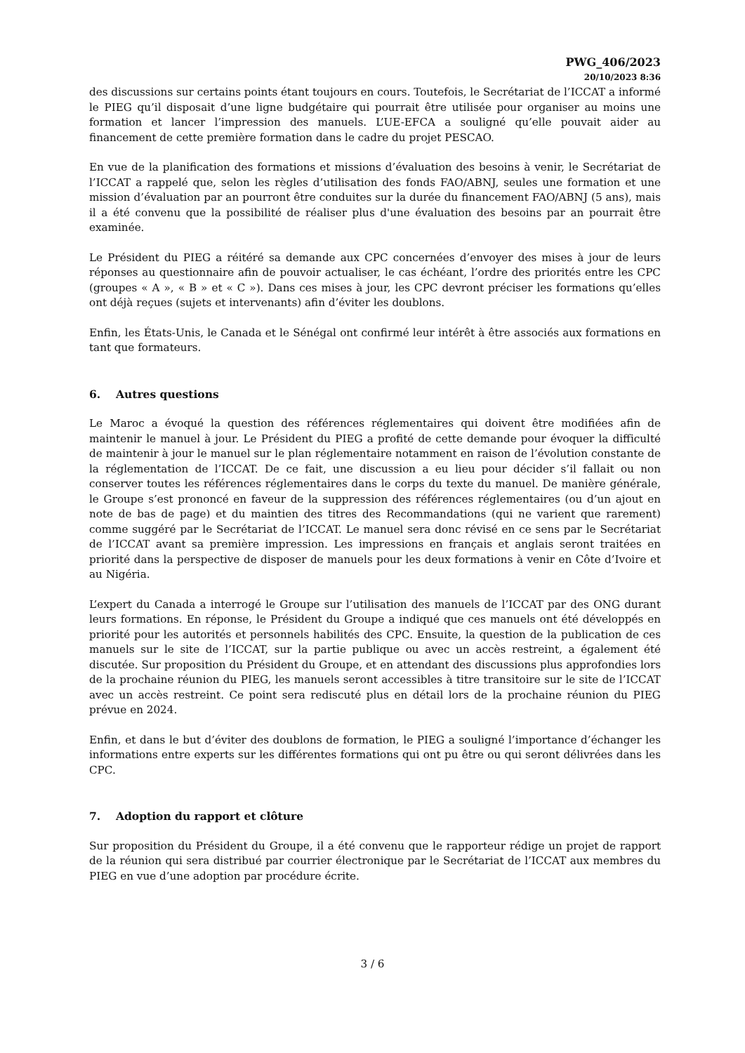PWG_406/2023
20/10/2023 8:36
des discussions sur certains points étant toujours en cours. Toutefois, le Secrétariat de l’ICCAT a informé le PIEG qu’il disposait d’une ligne budgétaire qui pourrait être utilisée pour organiser au moins une formation et lancer l’impression des manuels. L’UE-EFCA a souligné qu’elle pouvait aider au financement de cette première formation dans le cadre du projet PESCAO.
En vue de la planification des formations et missions d’évaluation des besoins à venir, le Secrétariat de l’ICCAT a rappelé que, selon les règles d’utilisation des fonds FAO/ABNJ, seules une formation et une mission d’évaluation par an pourront être conduites sur la durée du financement FAO/ABNJ (5 ans), mais il a été convenu que la possibilité de réaliser plus d'une évaluation des besoins par an pourrait être examinée.
Le Président du PIEG a réitéré sa demande aux CPC concernées d’envoyer des mises à jour de leurs réponses au questionnaire afin de pouvoir actualiser, le cas échéant, l’ordre des priorités entre les CPC (groupes « A », « B » et « C »). Dans ces mises à jour, les CPC devront préciser les formations qu’elles ont déjà reçues (sujets et intervenants) afin d’éviter les doublons.
Enfin, les États-Unis, le Canada et le Sénégal ont confirmé leur intérêt à être associés aux formations en tant que formateurs.
6. Autres questions
Le Maroc a évoqué la question des références réglementaires qui doivent être modifiées afin de maintenir le manuel à jour. Le Président du PIEG a profité de cette demande pour évoquer la difficulté de maintenir à jour le manuel sur le plan réglementaire notamment en raison de l’évolution constante de la réglementation de l’ICCAT. De ce fait, une discussion a eu lieu pour décider s’il fallait ou non conserver toutes les références réglementaires dans le corps du texte du manuel. De manière générale, le Groupe s’est prononcé en faveur de la suppression des références réglementaires (ou d’un ajout en note de bas de page) et du maintien des titres des Recommandations (qui ne varient que rarement) comme suggéré par le Secrétariat de l’ICCAT. Le manuel sera donc révisé en ce sens par le Secrétariat de l’ICCAT avant sa première impression. Les impressions en français et anglais seront traitées en priorité dans la perspective de disposer de manuels pour les deux formations à venir en Côte d’Ivoire et au Nigéria.
L’expert du Canada a interrogé le Groupe sur l’utilisation des manuels de l’ICCAT par des ONG durant leurs formations. En réponse, le Président du Groupe a indiqué que ces manuels ont été développés en priorité pour les autorités et personnels habilités des CPC. Ensuite, la question de la publication de ces manuels sur le site de l’ICCAT, sur la partie publique ou avec un accès restreint, a également été discutée. Sur proposition du Président du Groupe, et en attendant des discussions plus approfondies lors de la prochaine réunion du PIEG, les manuels seront accessibles à titre transitoire sur le site de l’ICCAT avec un accès restreint. Ce point sera rediscuté plus en détail lors de la prochaine réunion du PIEG prévue en 2024.
Enfin, et dans le but d’éviter des doublons de formation, le PIEG a souligné l’importance d’échanger les informations entre experts sur les différentes formations qui ont pu être ou qui seront délivrées dans les CPC.
7. Adoption du rapport et clôture
Sur proposition du Président du Groupe, il a été convenu que le rapporteur rédige un projet de rapport de la réunion qui sera distribué par courrier électronique par le Secrétariat de l’ICCAT aux membres du PIEG en vue d’une adoption par procédure écrite.
3 / 6